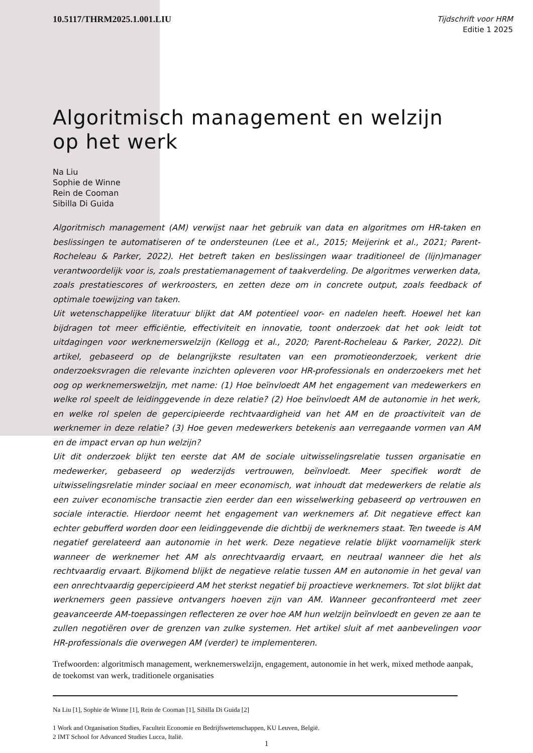10.5117/THRM2025.1.001.LIU
Tijdschrift voor HRM
Editie 1 2025
Algoritmisch management en welzijn op het werk
Na Liu
Sophie de Winne
Rein de Cooman
Sibilla Di Guida
Algoritmisch management (AM) verwijst naar het gebruik van data en algoritmes om HR-taken en beslissingen te automatiseren of te ondersteunen (Lee et al., 2015; Meijerink et al., 2021; Parent-Rocheleau & Parker, 2022). Het betreft taken en beslissingen waar traditioneel de (lijn)manager verantwoordelijk voor is, zoals prestatiemanagement of taakverdeling. De algoritmes verwerken data, zoals prestatiescores of werkroosters, en zetten deze om in concrete output, zoals feedback of optimale toewijzing van taken.
Uit wetenschappelijke literatuur blijkt dat AM potentieel voor- en nadelen heeft. Hoewel het kan bijdragen tot meer efficiëntie, effectiviteit en innovatie, toont onderzoek dat het ook leidt tot uitdagingen voor werknemerswelzijn (Kellogg et al., 2020; Parent-Rocheleau & Parker, 2022). Dit artikel, gebaseerd op de belangrijkste resultaten van een promotieonderzoek, verkent drie onderzoeksvragen die relevante inzichten opleveren voor HR-professionals en onderzoekers met het oog op werknemerswelzijn, met name: (1) Hoe beïnvloedt AM het engagement van medewerkers en welke rol speelt de leidinggevende in deze relatie? (2) Hoe beïnvloedt AM de autonomie in het werk, en welke rol spelen de gepercipieerde rechtvaardigheid van het AM en de proactiviteit van de werknemer in deze relatie? (3) Hoe geven medewerkers betekenis aan verregaande vormen van AM en de impact ervan op hun welzijn?
Uit dit onderzoek blijkt ten eerste dat AM de sociale uitwisselingsrelatie tussen organisatie en medewerker, gebaseerd op wederzijds vertrouwen, beïnvloedt. Meer specifiek wordt de uitwisselingsrelatie minder sociaal en meer economisch, wat inhoudt dat medewerkers de relatie als een zuiver economische transactie zien eerder dan een wisselwerking gebaseerd op vertrouwen en sociale interactie. Hierdoor neemt het engagement van werknemers af. Dit negatieve effect kan echter gebufferd worden door een leidinggevende die dichtbij de werknemers staat. Ten tweede is AM negatief gerelateerd aan autonomie in het werk. Deze negatieve relatie blijkt voornamelijk sterk wanneer de werknemer het AM als onrechtvaardig ervaart, en neutraal wanneer die het als rechtvaardig ervaart. Bijkomend blijkt de negatieve relatie tussen AM en autonomie in het geval van een onrechtvaardig gepercipieerd AM het sterkst negatief bij proactieve werknemers. Tot slot blijkt dat werknemers geen passieve ontvangers hoeven zijn van AM. Wanneer geconfronteerd met zeer geavanceerde AM-toepassingen reflecteren ze over hoe AM hun welzijn beïnvloedt en geven ze aan te zullen negotiëren over de grenzen van zulke systemen. Het artikel sluit af met aanbevelingen voor HR-professionals die overwegen AM (verder) te implementeren.
Trefwoorden: algoritmisch management, werknemerswelzijn, engagement, autonomie in het werk, mixed methode aanpak, de toekomst van werk, traditionele organisaties
Na Liu [1], Sophie de Winne [1], Rein de Cooman [1], Sibilla Di Guida [2]
1 Work and Organisation Studies, Faculteit Economie en Bedrijfswetenschappen, KU Leuven, België.
2 IMT School for Advanced Studies Lucca, Italië.
1